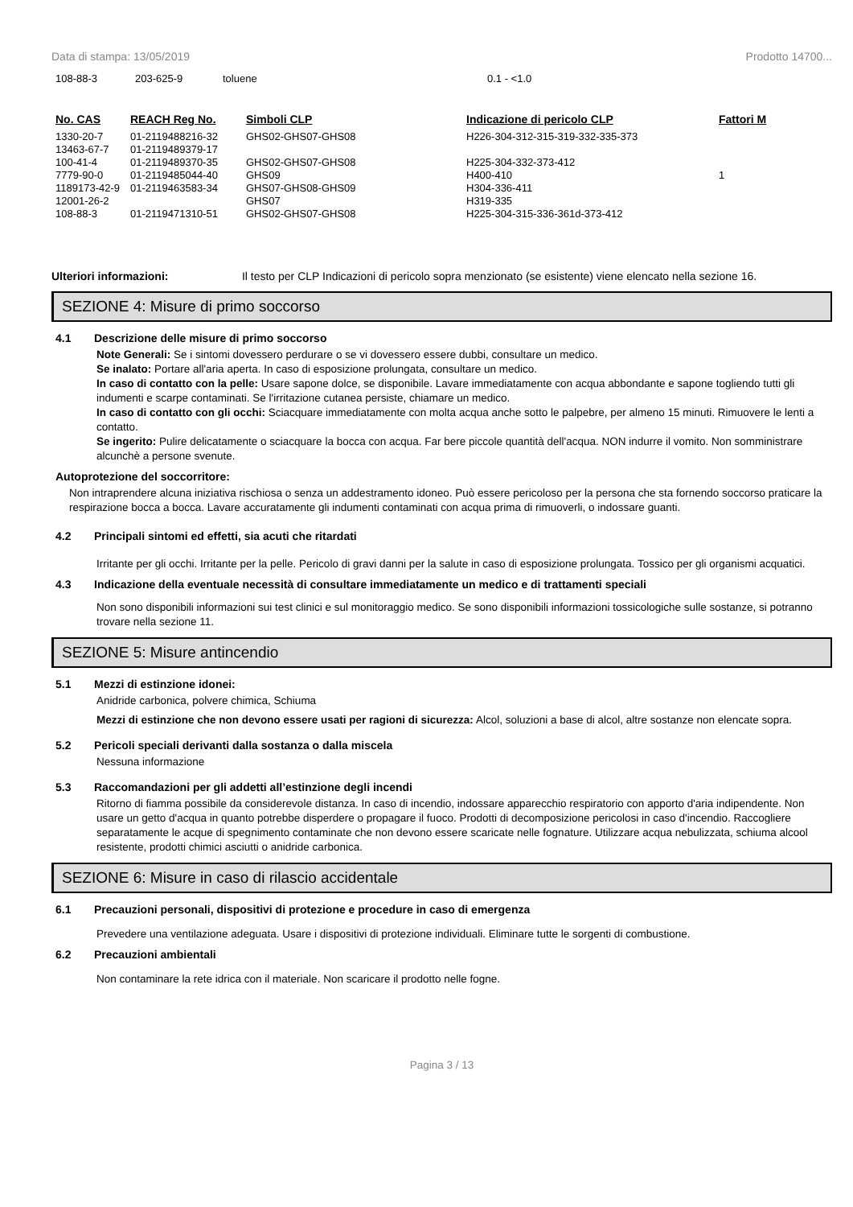Data di stampa: 13/05/2019 Prodotto 14700...
| 108-88-3 | 203-625-9 | toluene | 0.1 - <1.0 |
| No. CAS | REACH Reg No. | Simboli CLP | Indicazione di pericolo CLP | Fattori M |
| --- | --- | --- | --- | --- |
| 1330-20-7 | 01-2119488216-32 | GHS02-GHS07-GHS08 | H226-304-312-315-319-332-335-373 | |
| 13463-67-7 | 01-2119489379-17 | | | |
| 100-41-4 | 01-2119489370-35 | GHS02-GHS07-GHS08 | H225-304-332-373-412 | |
| 7779-90-0 | 01-2119485044-40 | GHS09 | H400-410 | 1 |
| 1189173-42-9 | 01-2119463583-34 | GHS07-GHS08-GHS09 | H304-336-411 | |
| 12001-26-2 | | GHS07 | H319-335 | |
| 108-88-3 | 01-2119471310-51 | GHS02-GHS07-GHS08 | H225-304-315-336-361d-373-412 | |
Ulteriori informazioni: Il testo per CLP Indicazioni di pericolo sopra menzionato (se esistente) viene elencato nella sezione 16.
SEZIONE 4: Misure di primo soccorso
4.1 Descrizione delle misure di primo soccorso
Note Generali: Se i sintomi dovessero perdurare o se vi dovessero essere dubbi, consultare un medico.
Se inalato: Portare all'aria aperta. In caso di esposizione prolungata, consultare un medico.
In caso di contatto con la pelle: Usare sapone dolce, se disponibile. Lavare immediatamente con acqua abbondante e sapone togliendo tutti gli indumenti e scarpe contaminati. Se l'irritazione cutanea persiste, chiamare un medico.
In caso di contatto con gli occhi: Sciacquare immediatamente con molta acqua anche sotto le palpebre, per almeno 15 minuti. Rimuovere le lenti a contatto.
Se ingerito: Pulire delicatamente o sciacquare la bocca con acqua. Far bere piccole quantità dell'acqua. NON indurre il vomito. Non somministrare alcunchè a persone svenute.
Autoprotezione del soccorritore:
Non intraprendere alcuna iniziativa rischiosa o senza un addestramento idoneo. Può essere pericoloso per la persona che sta fornendo soccorso praticare la respirazione bocca a bocca. Lavare accuratamente gli indumenti contaminati con acqua prima di rimuoverli, o indossare guanti.
4.2 Principali sintomi ed effetti, sia acuti che ritardati
Irritante per gli occhi. Irritante per la pelle. Pericolo di gravi danni per la salute in caso di esposizione prolungata. Tossico per gli organismi acquatici.
4.3 Indicazione della eventuale necessità di consultare immediatamente un medico e di trattamenti speciali
Non sono disponibili informazioni sui test clinici e sul monitoraggio medico. Se sono disponibili informazioni tossicologiche sulle sostanze, si potranno trovare nella sezione 11.
SEZIONE 5: Misure antincendio
5.1 Mezzi di estinzione idonei:
Anidride carbonica, polvere chimica, Schiuma
Mezzi di estinzione che non devono essere usati per ragioni di sicurezza: Alcol, soluzioni a base di alcol, altre sostanze non elencate sopra.
5.2 Pericoli speciali derivanti dalla sostanza o dalla miscela
Nessuna informazione
5.3 Raccomandazioni per gli addetti all’estinzione degli incendi
Ritorno di fiamma possibile da considerevole distanza. In caso di incendio, indossare apparecchio respiratorio con apporto d'aria indipendente. Non usare un getto d'acqua in quanto potrebbe disperdere o propagare il fuoco. Prodotti di decomposizione pericolosi in caso d'incendio. Raccogliere separatamente le acque di spegnimento contaminate che non devono essere scaricate nelle fognature. Utilizzare acqua nebulizzata, schiuma alcool resistente, prodotti chimici asciutti o anidride carbonica.
SEZIONE 6: Misure in caso di rilascio accidentale
6.1 Precauzioni personali, dispositivi di protezione e procedure in caso di emergenza
Prevedere una ventilazione adeguata. Usare i dispositivi di protezione individuali. Eliminare tutte le sorgenti di combustione.
6.2 Precauzioni ambientali
Non contaminare la rete idrica con il materiale. Non scaricare il prodotto nelle fogne.
Pagina 3 / 13